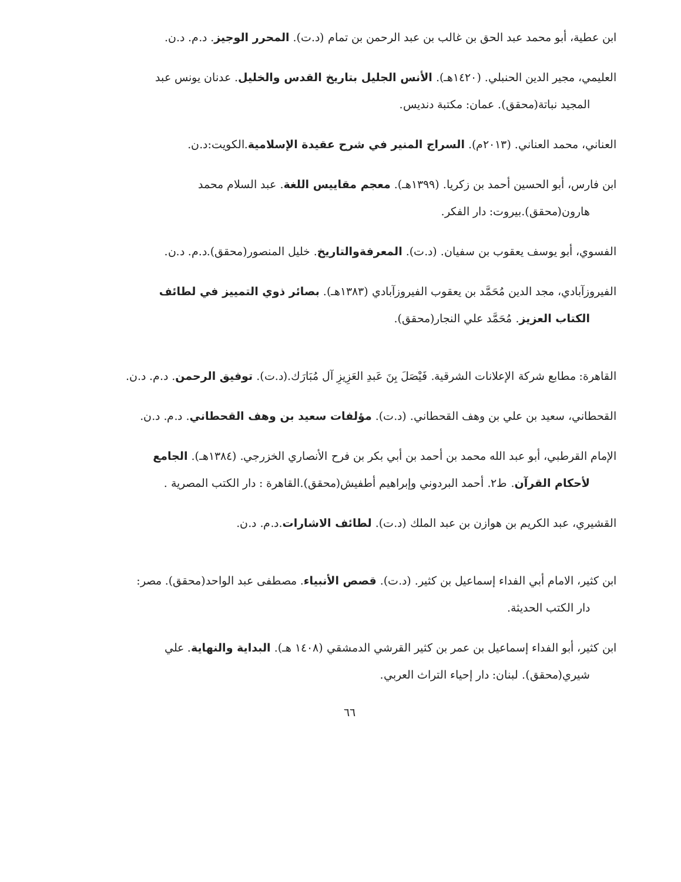ابن عطية، أبو محمد عبد الحق بن غالب بن عبد الرحمن بن تمام (د.ت). المحرر الوجيز. د.م. د.ن.
العليمي، مجير الدين الحنبلي. (١٤٢٠هـ). الأنس الجليل بتاريخ القدس والخليل. عدنان يونس عبد
المجيد نباتة(محقق). عمان: مكتبة دنديس.
العناني، محمد العناني. (٢٠١٣م). السراج المنير في شرح عقيدة الإسلامية.الكويت:د.ن.
ابن فارس، أبو الحسين أحمد بن زكريا. (١٣٩٩هـ). معجم مقاييس اللغة. عبد السلام محمد
هارون(محقق).بيروت: دار الفكر.
الفسوي، أبو يوسف يعقوب بن سفيان. (د.ت). المعرفةوالتاريخ. خليل المنصور(محقق).د.م. د.ن.
الفيروزآبادي، مجد الدين مُحَمَّد بن يعقوب الفيروزآبادي (١٣٨٣هـ). بصائر ذوي التمييز في لطائف
الكتاب العزيز. مُحَمَّد علي النجار(محقق).
القاهرة: مطابع شركة الإعلانات الشرقية. فَيْصَلَ بِنَ عَبدِ العَزِيزِ آل مُبَارَك.(د.ت). توفيق الرحمن. د.م. د.ن.
القحطاني، سعيد بن علي بن وهف القحطاني. (د.ت). مؤلفات سعيد بن وهف القحطاني. د.م. د.ن.
الإمام القرطبي، أبو عبد الله محمد بن أحمد بن أبي بكر بن فرح الأنصاري الخزرجي. (١٣٨٤هـ). الجامع
لأحكام القرآن. ط٢. أحمد البردوني وإبراهيم أطفيش(محقق).القاهرة : دار الكتب المصرية .
القشيري، عبد الكريم بن هوازن بن عبد الملك (د.ت). لطائف الاشارات.د.م. د.ن.
ابن كثير، الامام أبي الفداء إسماعيل بن كثير. (د.ت). قصص الأنبياء. مصطفى عبد الواحد(محقق). مصر:
دار الكتب الحديثة.
ابن كثير، أبو الفداء إسماعيل بن عمر بن كثير القرشي الدمشقي (١٤٠٨ هـ). البداية والنهاية. علي
شيري(محقق). لبنان: دار إحياء التراث العربي.
٦٦